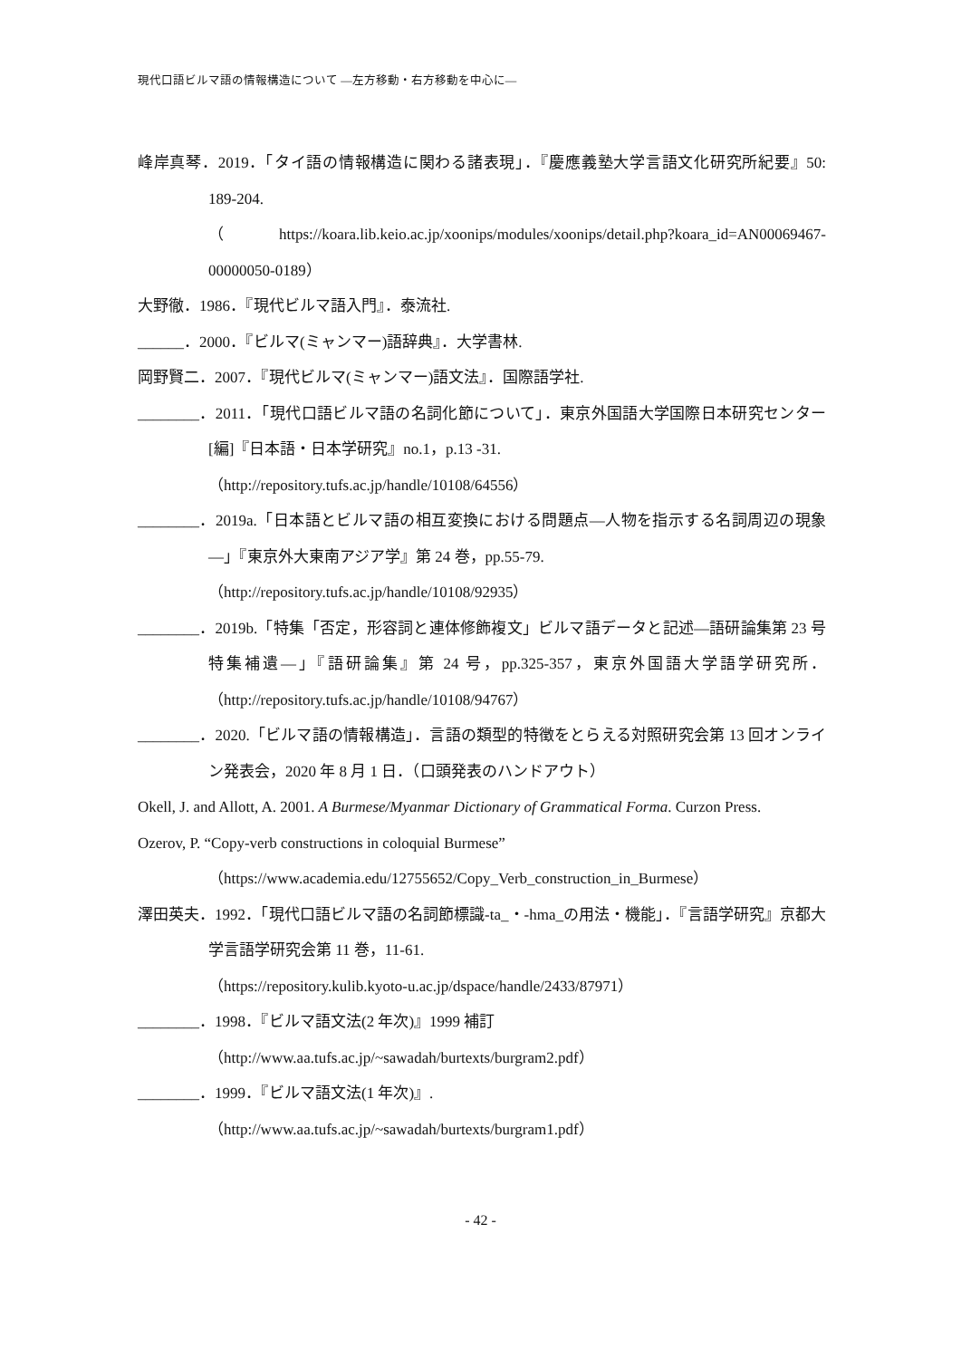現代口語ビルマ語の情報構造について —左方移動・右方移動を中心に—
峰岸真琴．2019．「タイ語の情報構造に関わる諸表現」．『慶應義塾大学言語文化研究所紀要』50: 189-204.
（https://koara.lib.keio.ac.jp/xoonips/modules/xoonips/detail.php?koara_id=AN00069467-00000050-0189）
大野徹．1986．『現代ビルマ語入門』．泰流社.
______．2000．『ビルマ(ミャンマー)語辞典』．大学書林.
岡野賢二．2007．『現代ビルマ(ミャンマー)語文法』．国際語学社.
________．2011．「現代口語ビルマ語の名詞化節について」．東京外国語大学国際日本研究センター [編]『日本語・日本学研究』no.1，p.13 -31.
（http://repository.tufs.ac.jp/handle/10108/64556）
________．2019a.「日本語とビルマ語の相互変換における問題点—人物を指示する名詞周辺の現象—」『東京外大東南アジア学』第 24 巻，pp.55-79.
（http://repository.tufs.ac.jp/handle/10108/92935）
________．2019b.「特集「否定，形容詞と連体修飾複文」ビルマ語データと記述—語研論集第 23 号特集補遺—」『語研論集』第 24 号，pp.325-357，東京外国語大学語学研究所．（http://repository.tufs.ac.jp/handle/10108/94767）
________．2020.「ビルマ語の情報構造」．言語の類型的特徴をとらえる対照研究会第 13 回オンライン発表会，2020 年 8 月 1 日．（口頭発表のハンドアウト）
Okell, J. and Allott, A. 2001. A Burmese/Myanmar Dictionary of Grammatical Forma. Curzon Press.
Ozerov, P. “Copy-verb constructions in coloquial Burmese”
（https://www.academia.edu/12755652/Copy_Verb_construction_in_Burmese）
澤田英夫．1992．「現代口語ビルマ語の名詞節標識-ta_・-hma_の用法・機能」．『言語学研究』京都大学言語学研究会第 11 巻，11-61.
（https://repository.kulib.kyoto-u.ac.jp/dspace/handle/2433/87971）
________．1998．『ビルマ語文法(2 年次)』1999 補訂
（http://www.aa.tufs.ac.jp/~sawadah/burtexts/burgram2.pdf）
________．1999．『ビルマ語文法(1 年次)』.
（http://www.aa.tufs.ac.jp/~sawadah/burtexts/burgram1.pdf）
- 42 -